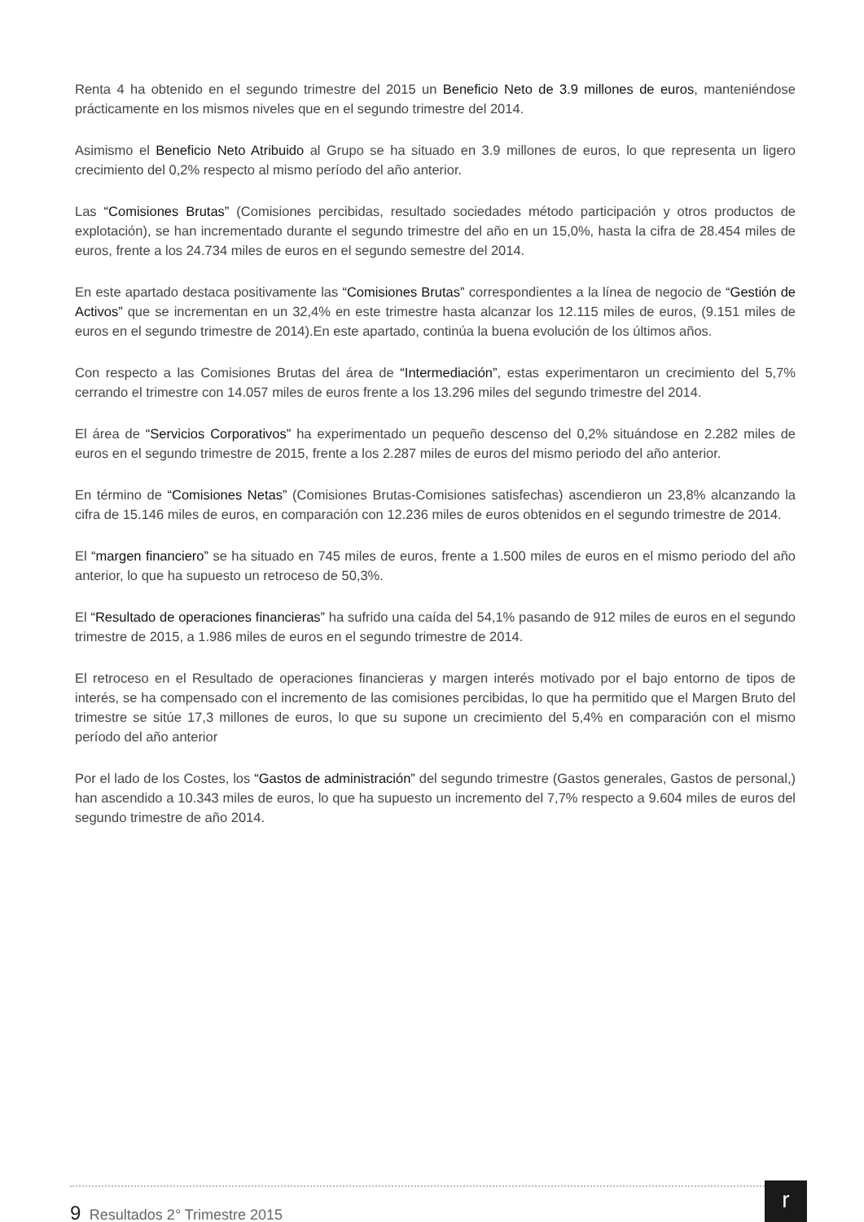Renta 4 ha obtenido en el segundo trimestre del 2015 un Beneficio Neto de 3.9 millones de euros, manteniéndose prácticamente en los mismos niveles que en el segundo trimestre del 2014.
Asimismo el Beneficio Neto Atribuido al Grupo se ha situado en 3.9 millones de euros, lo que representa un ligero crecimiento del 0,2% respecto al mismo período del año anterior.
Las “Comisiones Brutas” (Comisiones percibidas, resultado sociedades método participación y otros productos de explotación), se han incrementado durante el segundo trimestre del año en un 15,0%, hasta la cifra de 28.454 miles de euros, frente a los 24.734 miles de euros en el segundo semestre del 2014.
En este apartado destaca positivamente las “Comisiones Brutas” correspondientes a la línea de negocio de “Gestión de Activos” que se incrementan en un 32,4% en este trimestre hasta alcanzar los 12.115 miles de euros, (9.151 miles de euros en el segundo trimestre de 2014).En este apartado, continúa la buena evolución de los últimos años.
Con respecto a las Comisiones Brutas del área de “Intermediación”, estas experimentaron un crecimiento del 5,7% cerrando el trimestre con 14.057 miles de euros frente a los 13.296 miles del segundo trimestre del 2014.
El área de “Servicios Corporativos” ha experimentado un pequeño descenso del 0,2% situándose en 2.282 miles de euros en el segundo trimestre de 2015, frente a los 2.287 miles de euros del mismo periodo del año anterior.
En término de “Comisiones Netas” (Comisiones Brutas-Comisiones satisfechas) ascendieron un 23,8% alcanzando la cifra de 15.146 miles de euros, en comparación con 12.236 miles de euros obtenidos en el segundo trimestre de 2014.
El “margen financiero” se ha situado en 745 miles de euros, frente a 1.500 miles de euros en el mismo periodo del año anterior, lo que ha supuesto un retroceso de 50,3%.
El “Resultado de operaciones financieras” ha sufrido una caída del 54,1% pasando de 912 miles de euros en el segundo trimestre de 2015, a 1.986 miles de euros en el segundo trimestre de 2014.
El retroceso en el Resultado de operaciones financieras y margen interés motivado por el bajo entorno de tipos de interés, se ha compensado con el incremento de las comisiones percibidas, lo que ha permitido que el Margen Bruto del trimestre se sitúe 17,3 millones de euros, lo que su supone un crecimiento del 5,4% en comparación con el mismo período del año anterior
Por el lado de los Costes, los “Gastos de administración” del segundo trimestre (Gastos generales, Gastos de personal,) han ascendido a 10.343 miles de euros, lo que ha supuesto un incremento del 7,7% respecto a 9.604 miles de euros del segundo trimestre de año 2014.
9 Resultados 2° Trimestre 2015
r